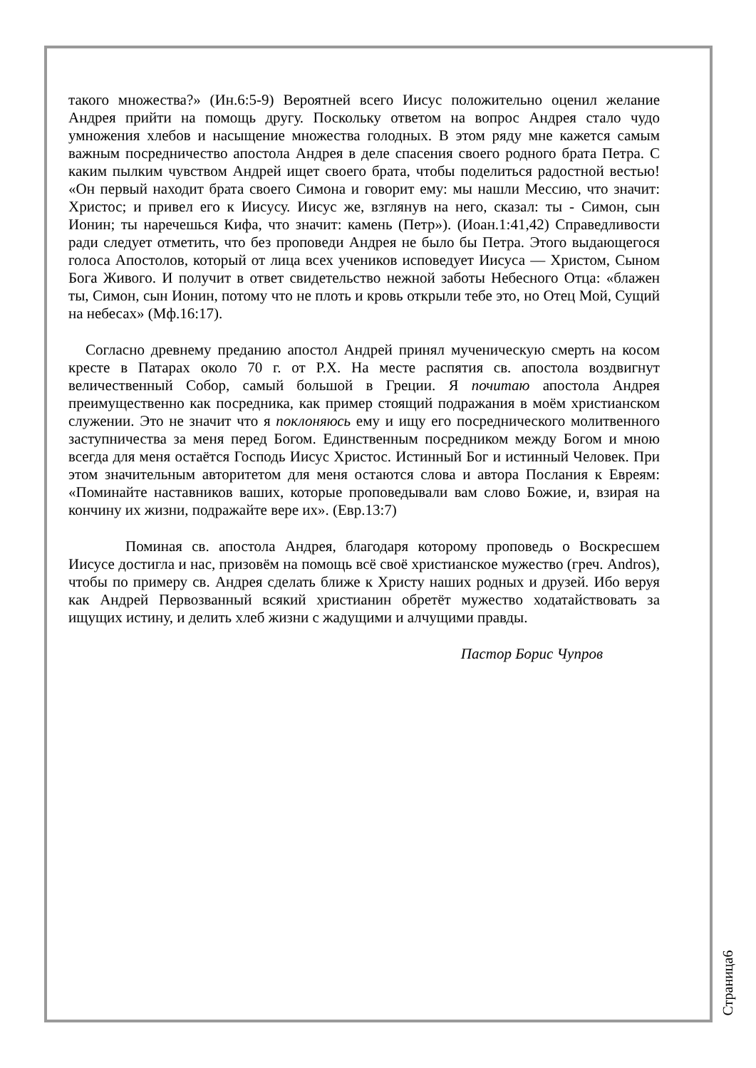такого множества?» (Ин.6:5-9) Вероятней всего Иисус положительно оценил желание Андрея прийти на помощь другу. Поскольку ответом на вопрос Андрея стало чудо умножения хлебов и насыщение множества голодных. В этом ряду мне кажется самым важным посредничество апостола Андрея в деле спасения своего родного брата Петра. С каким пылким чувством Андрей ищет своего брата, чтобы поделиться радостной вестью! «Он первый находит брата своего Симона и говорит ему: мы нашли Мессию, что значит: Христос; и привел его к Иисусу. Иисус же, взглянув на него, сказал: ты - Симон, сын Ионин; ты наречешься Кифа, что значит: камень (Петр»). (Иоан.1:41,42) Справедливости ради следует отметить, что без проповеди Андрея не было бы Петра. Этого выдающегося голоса Апостолов, который от лица всех учеников исповедует Иисуса — Христом, Сыном Бога Живого. И получит в ответ свидетельство нежной заботы Небесного Отца: «блажен ты, Симон, сын Ионин, потому что не плоть и кровь открыли тебе это, но Отец Мой, Сущий на небесах» (Мф.16:17).
Согласно древнему преданию апостол Андрей принял мученическую смерть на косом кресте в Патарах около 70 г. от Р.Х. На месте распятия св. апостола воздвигнут величественный Собор, самый большой в Греции. Я почитаю апостола Андрея преимущественно как посредника, как пример стоящий подражания в моём христианском служении. Это не значит что я поклоняюсь ему и ищу его посреднического молитвенного заступничества за меня перед Богом. Единственным посредником между Богом и мною всегда для меня остаётся Господь Иисус Христос. Истинный Бог и истинный Человек. При этом значительным авторитетом для меня остаются слова и автора Послания к Евреям: «Поминайте наставников ваших, которые проповедывали вам слово Божие, и, взирая на кончину их жизни, подражайте вере их». (Евр.13:7)
Поминая св. апостола Андрея, благодаря которому проповедь о Воскресшем Иисусе достигла и нас, призовём на помощь всё своё христианское мужество (греч. Andros), чтобы по примеру св. Андрея сделать ближе к Христу наших родных и друзей. Ибо веруя как Андрей Первозванный всякий христианин обретёт мужество ходатайствовать за ищущих истину, и делить хлеб жизни с жадущими и алчущими правды.
Пастор Борис Чупров
Страница6